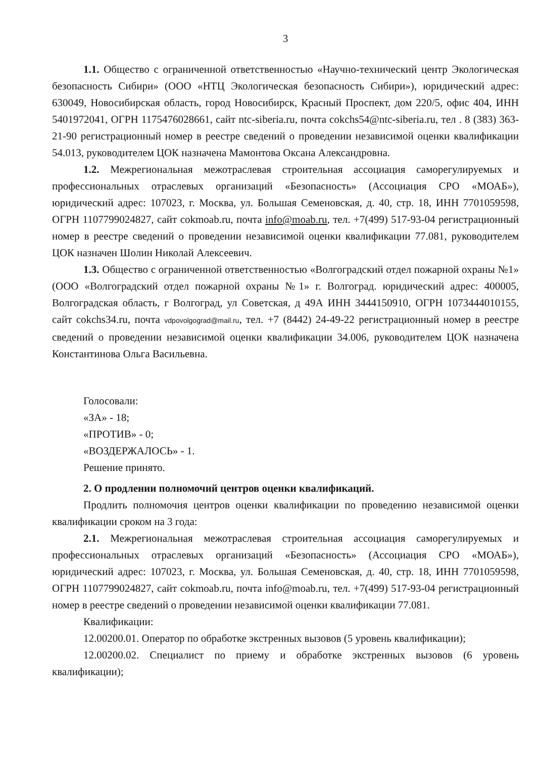3
1.1. Общество с ограниченной ответственностью «Научно-технический центр Экологическая безопасность Сибири» (ООО «НТЦ Экологическая безопасность Сибири»), юридический адрес: 630049, Новосибирская область, город Новосибирск, Красный Проспект, дом 220/5, офис 404, ИНН 5401972041, ОГРН 1175476028661, сайт ntc-siberia.ru, почта cokchs54@ntc-siberia.ru, тел . 8 (383) 363-21-90 регистрационный номер в реестре сведений о проведении независимой оценки квалификации 54.013, руководителем ЦОК назначена Мамонтова Оксана Александровна.
1.2. Межрегиональная межотраслевая строительная ассоциация саморегулируемых и профессиональных отраслевых организаций «Безопасность» (Ассоциация СРО «МОАБ»), юридический адрес: 107023, г. Москва, ул. Большая Семеновская, д. 40, стр. 18, ИНН 7701059598, ОГРН 1107799024827, сайт cokmoab.ru, почта info@moab.ru, тел. +7(499) 517-93-04 регистрационный номер в реестре сведений о проведении независимой оценки квалификации 77.081, руководителем ЦОК назначен Шолин Николай Алексеевич.
1.3. Общество с ограниченной ответственностью «Волгоградский отдел пожарной охраны №1» (ООО «Волгоградский отдел пожарной охраны №1» г. Волгоград. юридический адрес: 400005, Волгоградская область, г Волгоград, ул Советская, д 49А ИНН 3444150910, ОГРН 1073444010155, сайт cokchs34.ru, почта vdpovolgograd@mail.ru, тел. +7 (8442) 24-49-22 регистрационный номер в реестре сведений о проведении независимой оценки квалификации 34.006, руководителем ЦОК назначена Константинова Ольга Васильевна.
Голосовали:
«ЗА» - 18;
«ПРОТИВ» - 0;
«ВОЗДЕРЖАЛОСЬ» - 1.
Решение принято.
2. О продлении полномочий центров оценки квалификаций.
Продлить полномочия центров оценки квалификации по проведению независимой оценки квалификации сроком на 3 года:
2.1. Межрегиональная межотраслевая строительная ассоциация саморегулируемых и профессиональных отраслевых организаций «Безопасность» (Ассоциация СРО «МОАБ»), юридический адрес: 107023, г. Москва, ул. Большая Семеновская, д. 40, стр. 18, ИНН 7701059598, ОГРН 1107799024827, сайт cokmoab.ru, почта info@moab.ru, тел. +7(499) 517-93-04 регистрационный номер в реестре сведений о проведении независимой оценки квалификации 77.081.
Квалификации:
12.00200.01. Оператор по обработке экстренных вызовов (5 уровень квалификации);
12.00200.02. Специалист по приему и обработке экстренных вызовов (6 уровень квалификации);